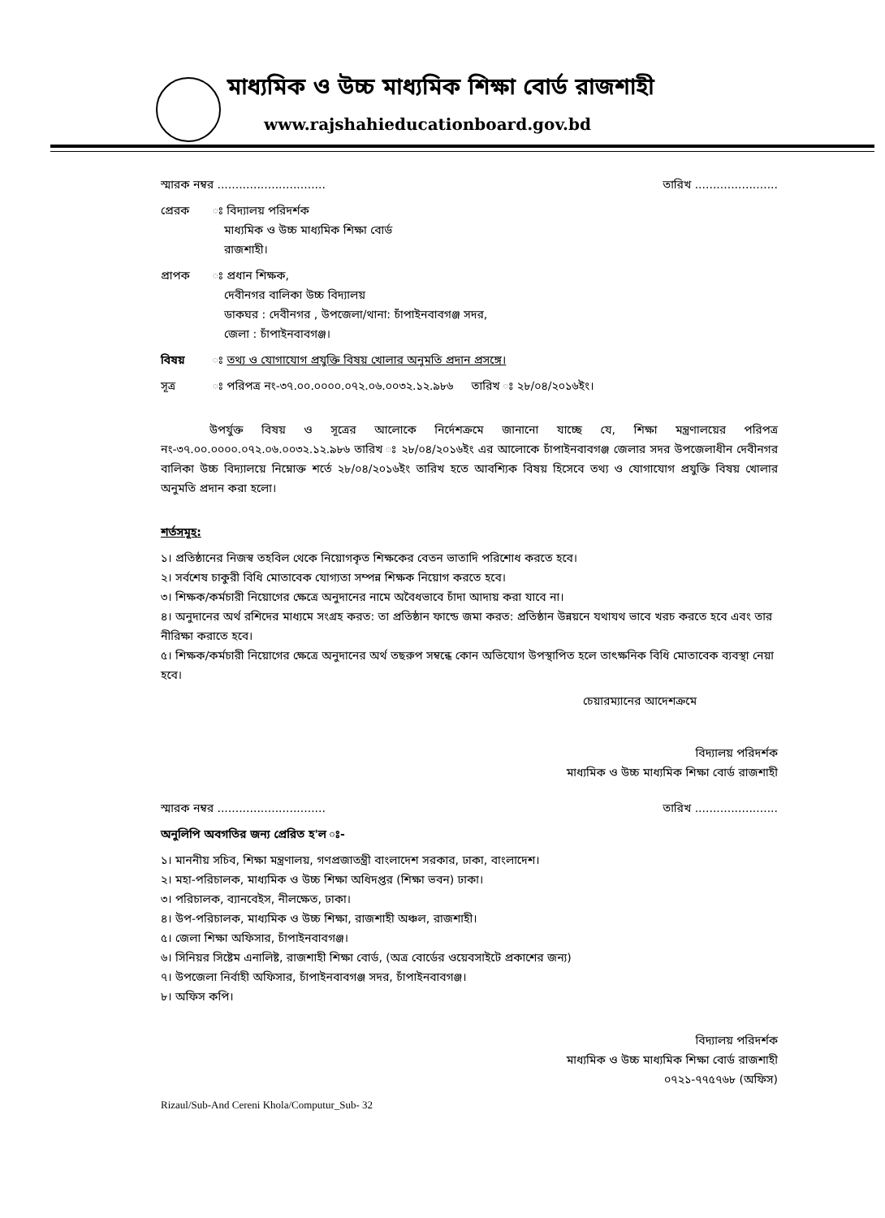মাধ্যমিক ও উচ্চ মাধ্যমিক শিক্ষা বোর্ড রাজশাহী
www.rajshahieducationboard.gov.bd
স্মারক নম্বর .............................. তারিখ .......................
প্রেরক ঃ বিদ্যালয় পরিদর্শক
মাধ্যমিক ও উচ্চ মাধ্যমিক শিক্ষা বোর্ড
রাজশাহী।
প্রাপক ঃ প্রধান শিক্ষক,
দেবীনগর বালিকা উচ্চ বিদ্যালয়
ডাকঘর : দেবীনগর , উপজেলা/থানা: চাঁপাইনবাবগঞ্জ সদর,
জেলা : চাঁপাইনবাবগঞ্জ।
বিষয় ঃ তথ্য ও যোগাযোগ প্রযুক্তি বিষয় খোলার অনুমতি প্রদান প্রসঙ্গে।
সূত্র ঃ পরিপত্র নং-৩৭.০০.০০০০.০৭২.০৬.০০৩২.১২.৯৮৬ তারিখ ঃ ২৮/০৪/২০১৬ইং।
উপর্যুক্ত বিষয় ও সূত্রের আলোকে নির্দেশক্রমে জানানো যাচ্ছে যে, শিক্ষা মন্ত্রণালয়ের পরিপত্র নং-৩৭.০০.০০০০.০৭২.০৬.০০৩২.১২.৯৮৬ তারিখ ঃ ২৮/০৪/২০১৬ইং এর আলোকে চাঁপাইনবাবগঞ্জ জেলার সদর উপজেলাধীন দেবীনগর বালিকা উচ্চ বিদ্যালয়ে নিম্নোক্ত শর্তে ২৮/০৪/২০১৬ইং তারিখ হতে আবশ্যিক বিষয় হিসেবে তথ্য ও যোগাযোগ প্রযুক্তি বিষয় খোলার অনুমতি প্রদান করা হলো।
শর্তসমূহ:
১। প্রতিষ্ঠানের নিজস্ব তহবিল থেকে নিয়োগকৃত শিক্ষকের বেতন ভাতাদি পরিশোধ করতে হবে।
২। সর্বশেষ চাকুরী বিধি মোতাবেক যোগ্যতা সম্পন্ন শিক্ষক নিয়োগ করতে হবে।
৩। শিক্ষক/কর্মচারী নিয়োগের ক্ষেত্রে অনুদানের নামে অবৈধভাবে চাঁদা আদায় করা যাবে না।
৪। অনুদানের অর্থ রশিদের মাধ্যমে সংগ্রহ করত: তা প্রতিষ্ঠান ফান্ডে জমা করত: প্রতিষ্ঠান উন্নয়নে যথাযথ ভাবে খরচ করতে হবে এবং তার নীরিক্ষা করাতে হবে।
৫। শিক্ষক/কর্মচারী নিয়োগের ক্ষেত্রে অনুদানের অর্থ তছরুপ সম্বন্ধে কোন অভিযোগ উপস্থাপিত হলে তাৎক্ষনিক বিধি মোতাবেক ব্যবস্থা নেয়া হবে।
চেয়ারম্যানের আদেশক্রমে
বিদ্যালয় পরিদর্শক
মাধ্যমিক ও উচ্চ মাধ্যমিক শিক্ষা বোর্ড রাজশাহী
স্মারক নম্বর .............................. তারিখ .......................
অনুলিপি অবগতির জন্য প্রেরিত হ'ল ঃ-
১। মাননীয় সচিব, শিক্ষা মন্ত্রণালয়, গণপ্রজাতন্ত্রী বাংলাদেশ সরকার, ঢাকা, বাংলাদেশ।
২। মহা-পরিচালক, মাধ্যমিক ও উচ্চ শিক্ষা অধিদপ্তর (শিক্ষা ভবন) ঢাকা।
৩। পরিচালক, ব্যানবেইস, নীলক্ষেত, ঢাকা।
৪। উপ-পরিচালক, মাধ্যমিক ও উচ্চ শিক্ষা, রাজশাহী অঞ্চল, রাজশাহী।
৫। জেলা শিক্ষা অফিসার, চাঁপাইনবাবগঞ্জ।
৬। সিনিয়র সিষ্টেম এনালিষ্ট, রাজশাহী শিক্ষা বোর্ড, (অত্র বোর্ডের ওয়েবসাইটে প্রকাশের জন্য)
৭। উপজেলা নির্বাহী অফিসার, চাঁপাইনবাবগঞ্জ সদর, চাঁপাইনবাবগঞ্জ।
৮। অফিস কপি।
বিদ্যালয় পরিদর্শক
মাধ্যমিক ও উচ্চ মাধ্যমিক শিক্ষা বোর্ড রাজশাহী
০৭২১-৭৭৫৭৬৮ (অফিস)
Rizaul/Sub-And Cereni Khola/Computur_Sub- 32